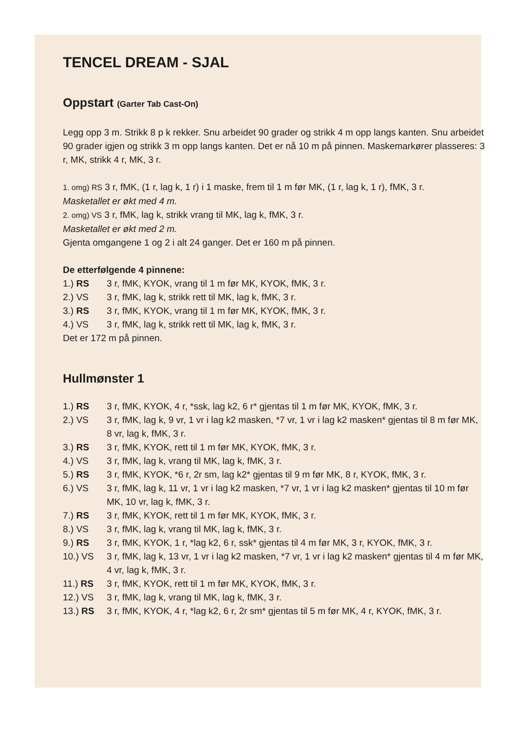TENCEL DREAM - SJAL
Oppstart (Garter Tab Cast-On)
Legg opp 3 m. Strikk 8 p k rekker. Snu arbeidet 90 grader og strikk 4 m opp langs kanten. Snu arbeidet 90 grader igjen og strikk 3 m opp langs kanten. Det er nå 10 m på pinnen. Maskemarkører plasseres: 3 r, MK, strikk 4 r, MK, 3 r.
1. omg) RS 3 r, fMK, (1 r, lag k, 1 r) i 1 maske, frem til 1 m før MK, (1 r, lag k, 1 r), fMK, 3 r.
Masketallet er økt med 4 m.
2. omg) VS 3 r, fMK, lag k, strikk vrang til MK, lag k, fMK, 3 r.
Masketallet er økt med 2 m.
Gjenta omgangene 1 og 2 i alt 24 ganger. Det er 160 m på pinnen.
De etterfølgende 4 pinnene:
1.) RS 3 r, fMK, KYOK, vrang til 1 m før MK, KYOK, fMK, 3 r.
2.) VS 3 r, fMK, lag k, strikk rett til MK, lag k, fMK, 3 r.
3.) RS 3 r, fMK, KYOK, vrang til 1 m før MK, KYOK, fMK, 3 r.
4.) VS 3 r, fMK, lag k, strikk rett til MK, lag k, fMK, 3 r.
Det er 172 m på pinnen.
Hullmønster 1
1.) RS 3 r, fMK, KYOK, 4 r, *ssk, lag k2, 6 r* gjentas til 1 m før MK, KYOK, fMK, 3 r.
2.) VS 3 r, fMK, lag k, 9 vr, 1 vr i lag k2 masken, *7 vr, 1 vr i lag k2 masken* gjentas til 8 m før MK, 8 vr, lag k, fMK, 3 r.
3.) RS 3 r, fMK, KYOK, rett til 1 m før MK, KYOK, fMK, 3 r.
4.) VS 3 r, fMK, lag k, vrang til MK, lag k, fMK, 3 r.
5.) RS 3 r, fMK, KYOK, *6 r, 2r sm, lag k2* gjentas til 9 m før MK, 8 r, KYOK, fMK, 3 r.
6.) VS 3 r, fMK, lag k, 11 vr, 1 vr i lag k2 masken, *7 vr, 1 vr i lag k2 masken* gjentas til 10 m før MK, 10 vr, lag k, fMK, 3 r.
7.) RS 3 r, fMK, KYOK, rett til 1 m før MK, KYOK, fMK, 3 r.
8.) VS 3 r, fMK, lag k, vrang til MK, lag k, fMK, 3 r.
9.) RS 3 r, fMK, KYOK, 1 r, *lag k2, 6 r, ssk* gjentas til 4 m før MK, 3 r, KYOK, fMK, 3 r.
10.) VS 3 r, fMK, lag k, 13 vr, 1 vr i lag k2 masken, *7 vr, 1 vr i lag k2 masken* gjentas til 4 m før MK, 4 vr, lag k, fMK, 3 r.
11.) RS 3 r, fMK, KYOK, rett til 1 m før MK, KYOK, fMK, 3 r.
12.) VS 3 r, fMK, lag k, vrang til MK, lag k, fMK, 3 r.
13.) RS 3 r, fMK, KYOK, 4 r, *lag k2, 6 r, 2r sm* gjentas til 5 m før MK, 4 r, KYOK, fMK, 3 r.